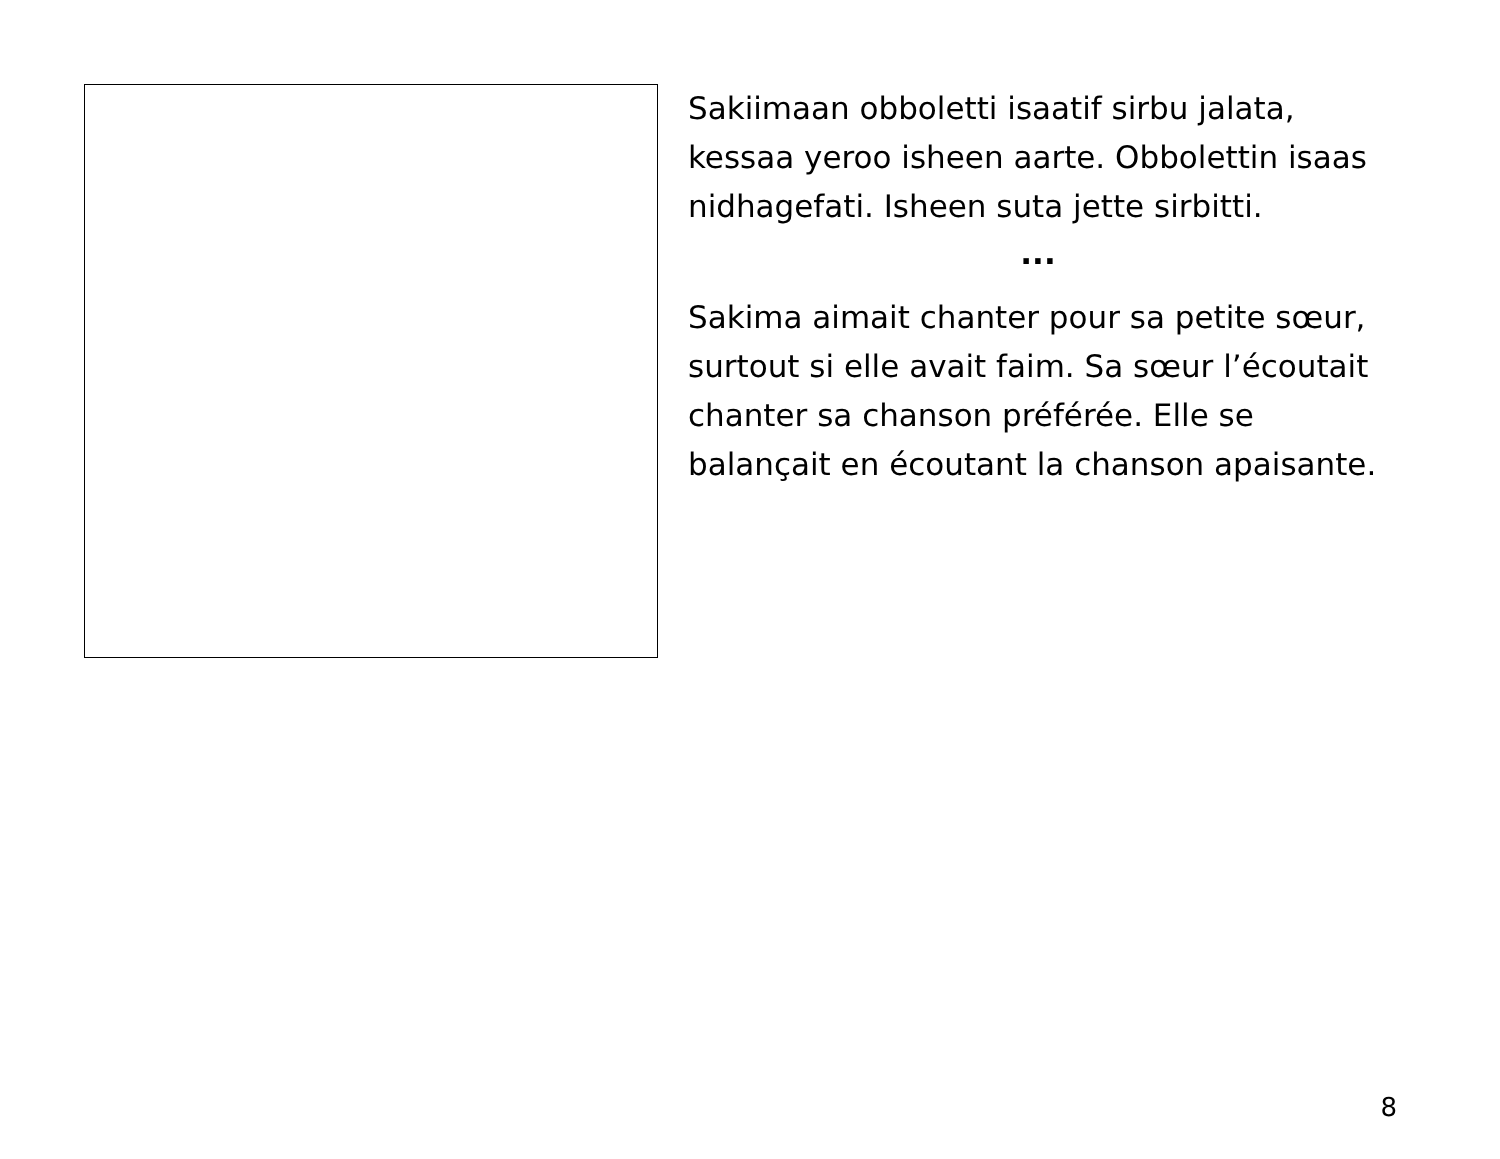Sakiimaan obboletti isaatif sirbu jalata, kessaa yeroo isheen aarte. Obbolettin isaas nidhagefati. Isheen suta jette sirbitti.
...
Sakima aimait chanter pour sa petite sœur, surtout si elle avait faim. Sa sœur l’écoutait chanter sa chanson préférée. Elle se balançait en écoutant la chanson apaisante.
8